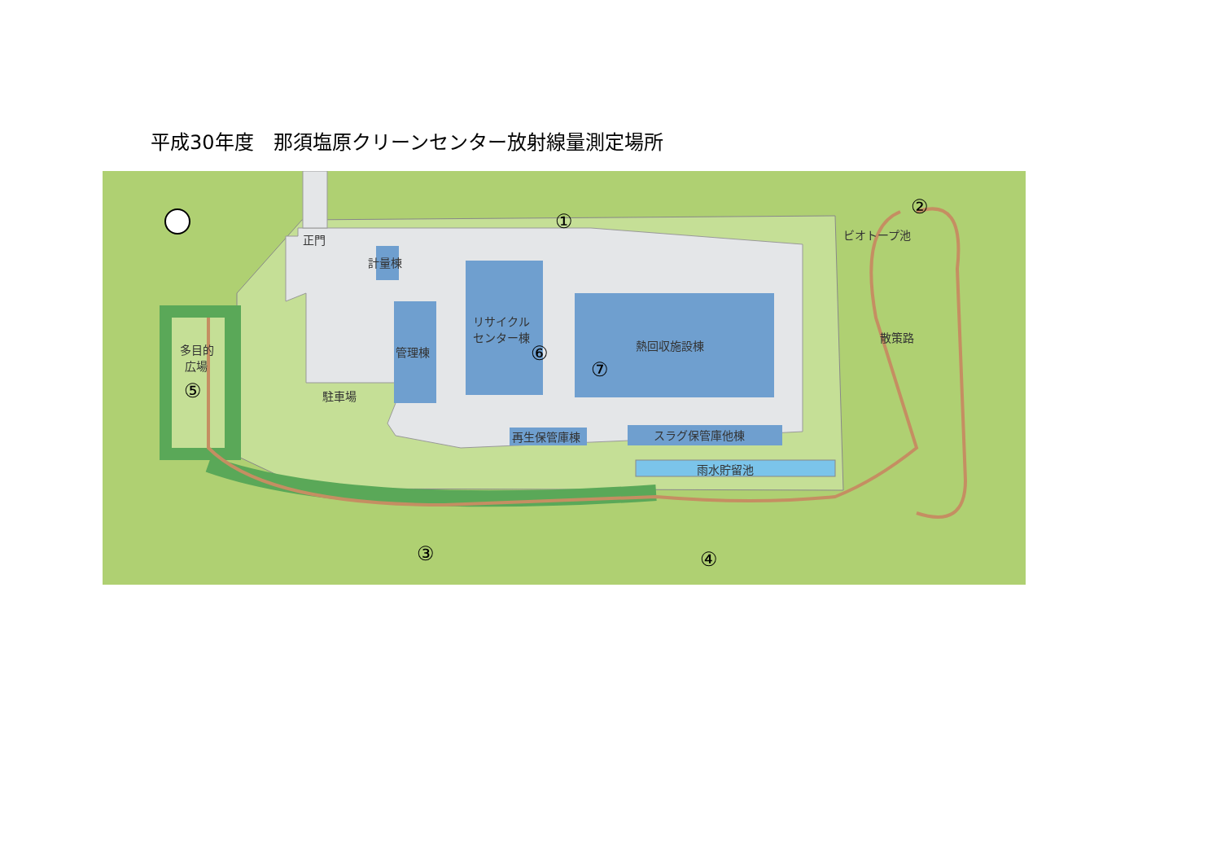平成30年度　那須塩原クリーンセンター放射線量測定場所
正門
計量棟
多目的
広場
駐車場
管理棟
リサイクル
センター棟
熱回収施設棟
再生保管庫棟
スラグ保管庫他棟
雨水貯留池
ビオトープ池
散策路
①
②
③
④
⑤
⑥
⑦